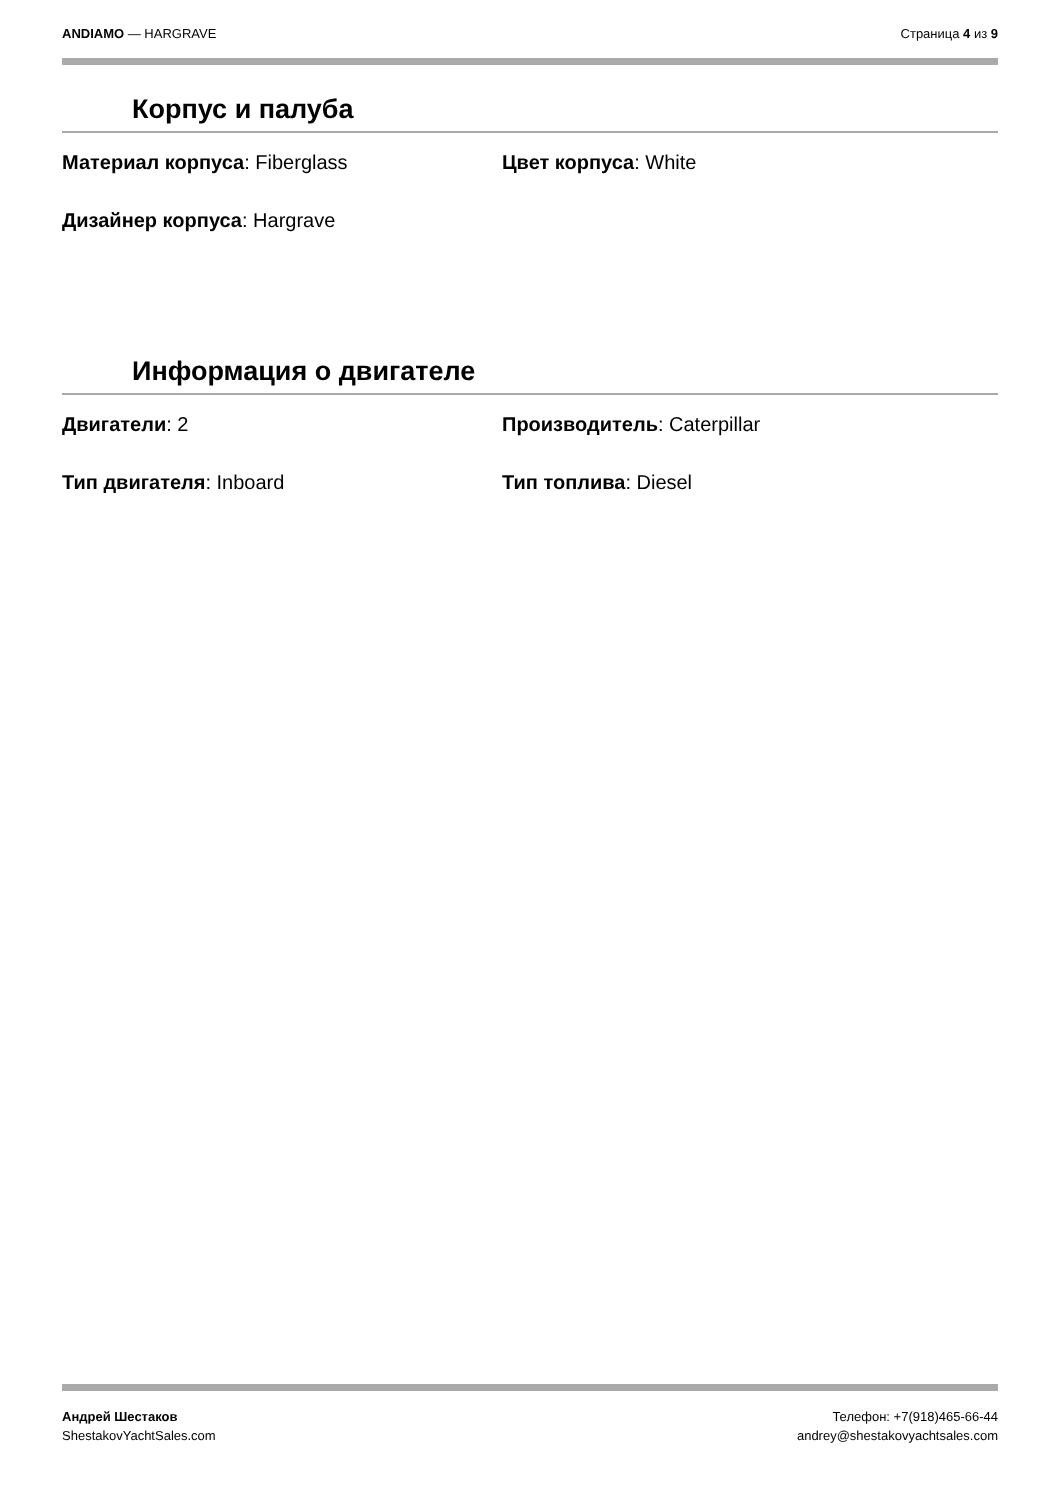ANDIAMO — HARGRAVE Страница 4 из 9
Корпус и палуба
Материал корпуса: Fiberglass Цвет корпуса: White
Дизайнер корпуса: Hargrave
Информация о двигателе
Двигатели: 2 Производитель: Caterpillar
Тип двигателя: Inboard Тип топлива: Diesel
Андрей Шестаков
ShestakovYachtSales.com
Телефон: +7(918)465-66-44
andrey@shestakovyachtsales.com